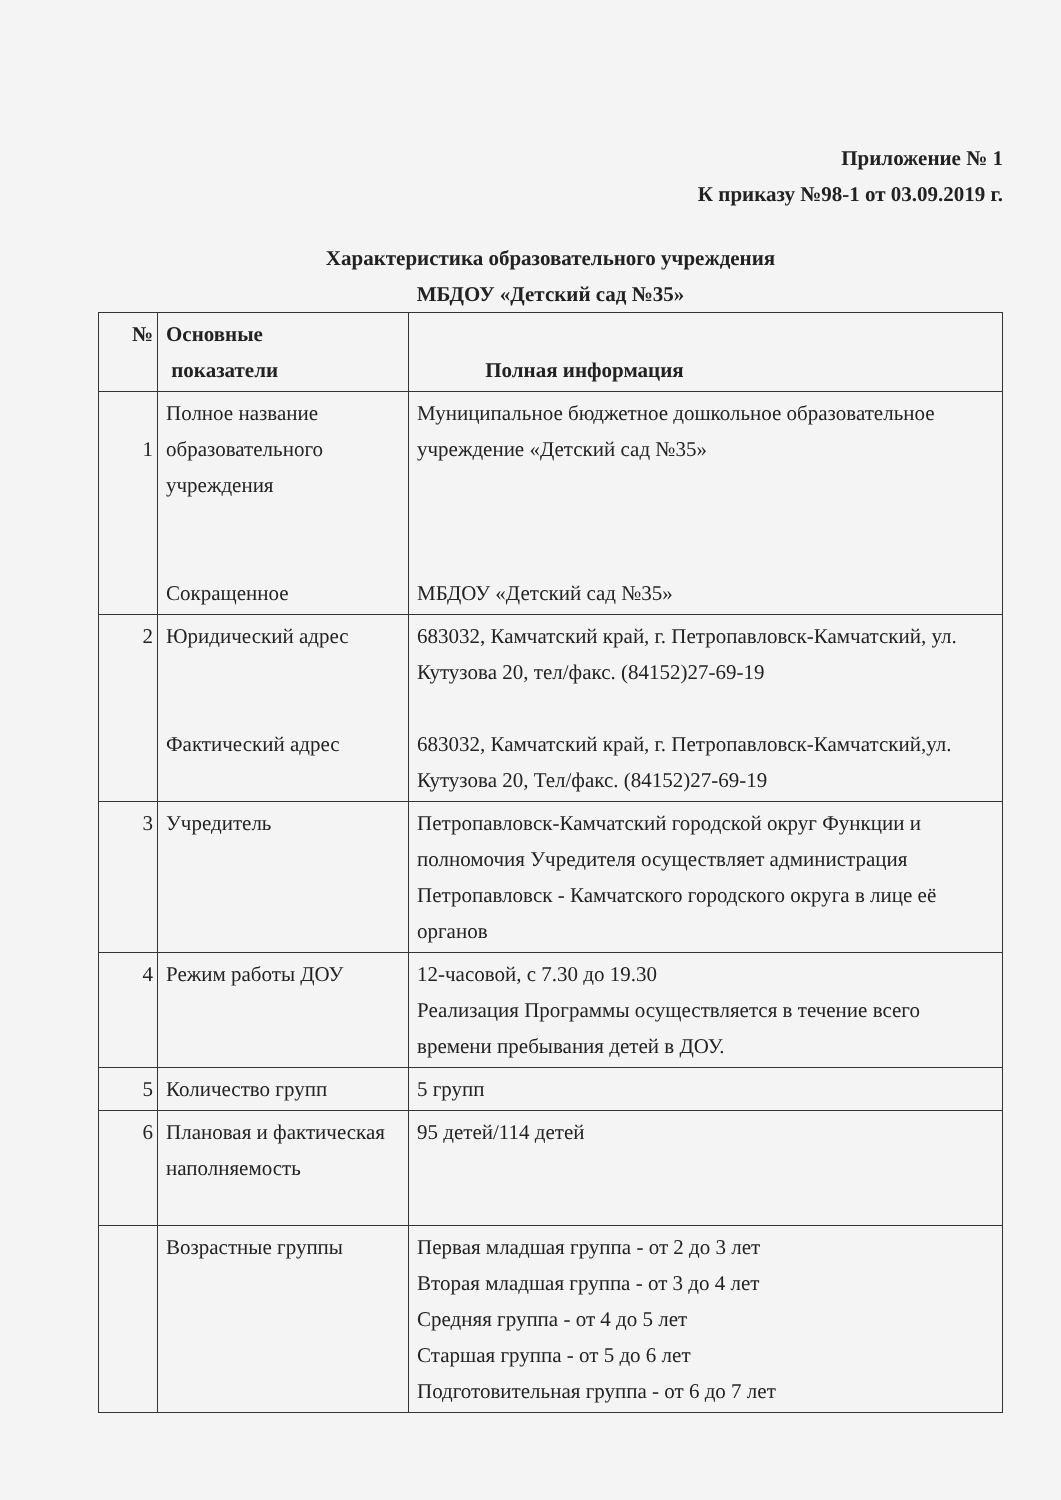Приложение № 1
К приказу №98-1 от 03.09.2019 г.
Характеристика образовательного учреждения
МБДОУ «Детский сад №35»
| № | Основные показатели | Полная информация |
| --- | --- | --- |
| 1 | Полное название образовательного учреждения Сокращенное | Муниципальное бюджетное дошкольное образовательное учреждение «Детский сад №35» МБДОУ «Детский сад №35» |
| 2 | Юридический адрес Фактический адрес | 683032, Камчатский край, г. Петропавловск-Камчатский, ул. Кутузова 20, тел/факс. (84152)27-69-19 683032, Камчатский край, г. Петропавловск-Камчатский,ул. Кутузова 20, Тел/факс. (84152)27-69-19 |
| 3 | Учредитель | Петропавловск-Камчатский городской округ Функции и полномочия Учредителя осуществляет администрация Петропавловск - Камчатского городского округа в лице её органов |
| 4 | Режим работы ДОУ | 12-часовой, с 7.30 до 19.30 Реализация Программы осуществляется в течение всего времени пребывания детей в ДОУ. |
| 5 | Количество групп | 5 групп |
| 6 | Плановая и фактическая наполняемость | 95 детей/114 детей |
| | Возрастные группы | Первая младшая группа - от 2 до 3 лет Вторая младшая группа - от 3 до 4 лет Средняя группа - от 4 до 5 лет Старшая группа - от 5 до 6 лет Подготовительная группа - от 6 до 7 лет |